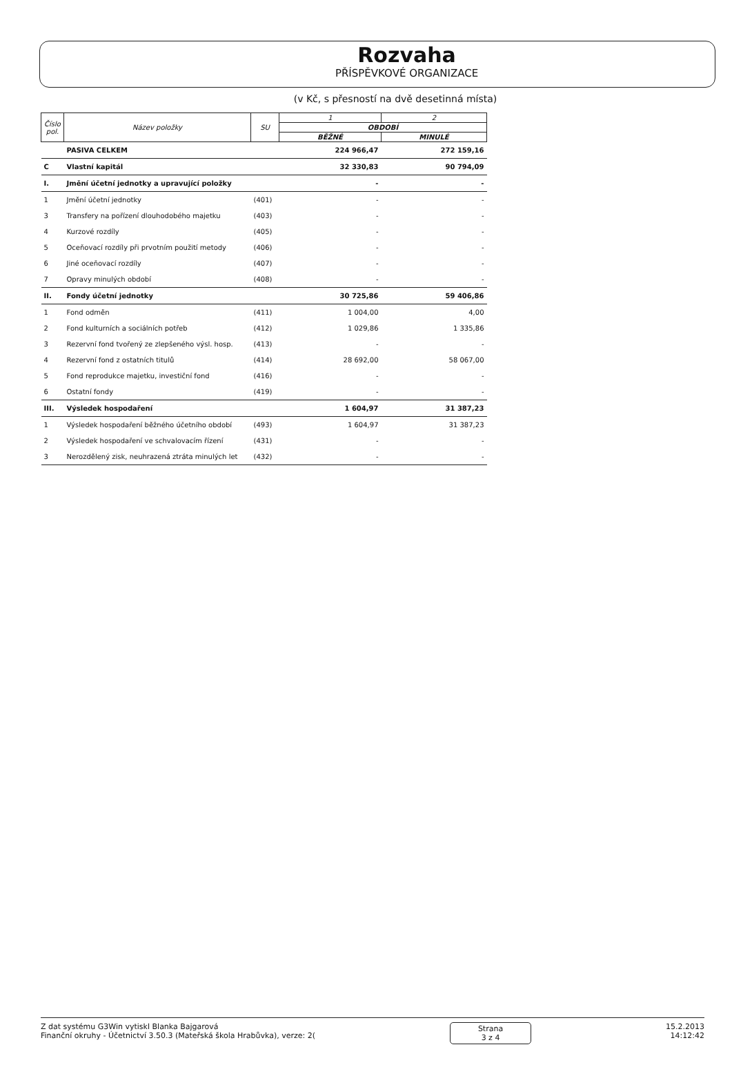Rozvaha
PŘÍSPĚVKOVÉ ORGANIZACE
(v Kč, s přesností na dvě desetinná místa)
| Číslo pol. | Název položky | SU | 1 | 2 |
| --- | --- | --- | --- | --- |
| | | | OBDOBÍ | |
| | | | BĚŽNÉ | MINULÉ |
| | PASIVA CELKEM | | 224 966,47 | 272 159,16 |
| C | Vlastní kapitál | | 32 330,83 | 90 794,09 |
| I. | Jmění účetní jednotky a upravující položky | | - | - |
| 1 | Jmění účetní jednotky | (401) | - | - |
| 3 | Transfery na pořízení dlouhodobého majetku | (403) | - | - |
| 4 | Kurzové rozdíly | (405) | - | - |
| 5 | Oceňovací rozdíly při prvotním použití metody | (406) | - | - |
| 6 | Jiné oceňovací rozdíly | (407) | - | - |
| 7 | Opravy minulých období | (408) | - | - |
| II. | Fondy účetní jednotky | | 30 725,86 | 59 406,86 |
| 1 | Fond odměn | (411) | 1 004,00 | 4,00 |
| 2 | Fond kulturních a sociálních potřeb | (412) | 1 029,86 | 1 335,86 |
| 3 | Rezervní fond tvořený ze zlepšeného výsl. hosp. | (413) | - | - |
| 4 | Rezervní fond z ostatních titulů | (414) | 28 692,00 | 58 067,00 |
| 5 | Fond reprodukce majetku, investiční fond | (416) | - | - |
| 6 | Ostatní fondy | (419) | - | - |
| III. | Výsledek hospodaření | | 1 604,97 | 31 387,23 |
| 1 | Výsledek hospodaření běžného účetního období | (493) | 1 604,97 | 31 387,23 |
| 2 | Výsledek hospodaření ve schvalovacím řízení | (431) | - | - |
| 3 | Nerozdělený zisk, neuhrazená ztráta minulých let | (432) | - | - |
Z dat systému G3Win vytiskl Blanka Bajgarová
Finanční okruhy - Účetnictví 3.50.3 (Mateřská škola Hrabůvka), verze: 2(
Strana
3 z 4
15.2.2013
14:12:42